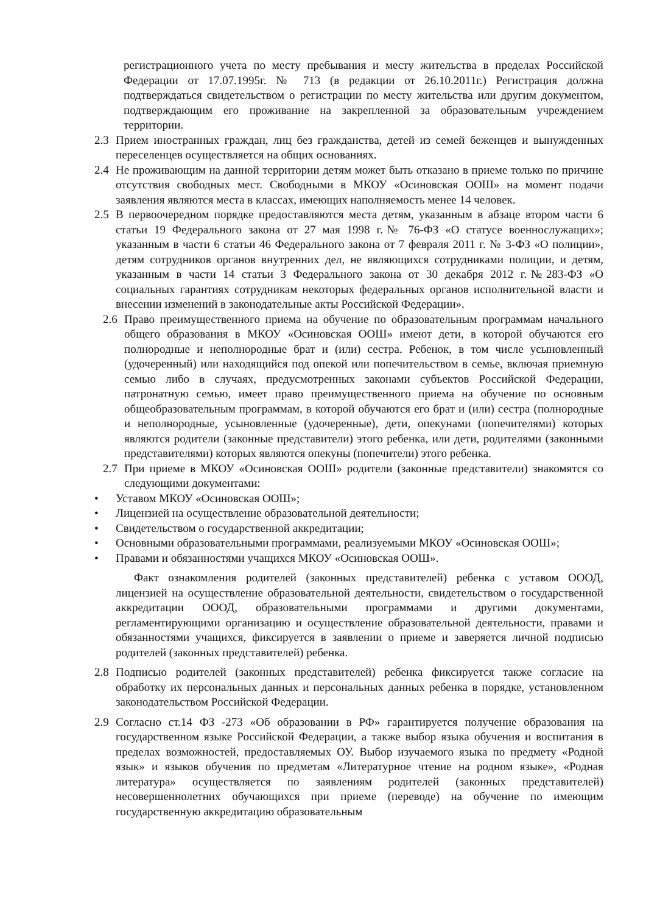регистрационного учета по месту пребывания и месту жительства в пределах Российской Федерации от 17.07.1995г. № 713 (в редакции от 26.10.2011г.) Регистрация должна подтверждаться свидетельством о регистрации по месту жительства или другим документом, подтверждающим его проживание на закрепленной за образовательным учреждением территории.
2.3 Прием иностранных граждан, лиц без гражданства, детей из семей беженцев и вынужденных переселенцев осуществляется на общих основаниях.
2.4 Не проживающим на данной территории детям может быть отказано в приеме только по причине отсутствия свободных мест. Свободными в МКОУ «Осиновская ООШ» на момент подачи заявления являются места в классах, имеющих наполняемость менее 14 человек.
2.5 В первоочередном порядке предоставляются места детям, указанным в абзаце втором части 6 статьи 19 Федерального закона от 27 мая 1998 г.№ 76-ФЗ «О статусе военнослужащих»; указанным в части 6 статьи 46 Федерального закона от 7 февраля 2011 г. № 3-ФЗ «О полиции», детям сотрудников органов внутренних дел, не являющихся сотрудниками полиции, и детям, указанным в части 14 статьи 3 Федерального закона от 30 декабря 2012 г.№283-ФЗ «О социальных гарантиях сотрудникам некоторых федеральных органов исполнительной власти и внесении изменений в законодательные акты Российской Федерации».
2.6 Право преимущественного приема на обучение по образовательным программам начального общего образования в МКОУ «Осиновская ООШ» имеют дети, в которой обучаются его полнородные и неполнородные брат и (или) сестра. Ребенок, в том числе усыновленный (удочеренный) или находящийся под опекой или попечительством в семье, включая приемную семью либо в случаях, предусмотренных законами субъектов Российской Федерации, патронатную семью, имеет право преимущественного приема на обучение по основным общеобразовательным программам, в которой обучаются его брат и (или) сестра (полнородные и неполнородные, усыновленные (удочеренные), дети, опекунами (попечителями) которых являются родители (законные представители) этого ребенка, или дети, родителями (законными представителями) которых являются опекуны (попечители) этого ребенка.
2.7 При приеме в МКОУ «Осиновская ООШ» родители (законные представители) знакомятся со следующими документами:
• Уставом МКОУ «Осиновская ООШ»;
• Лицензией на осуществление образовательной деятельности;
• Свидетельством о государственной аккредитации;
• Основными образовательными программами, реализуемыми МКОУ «Осиновская ООШ»;
• Правами и обязанностями учащихся МКОУ «Осиновская ООШ».
Факт ознакомления родителей (законных представителей) ребенка с уставом ОООД, лицензией на осуществление образовательной деятельности, свидетельством о государственной аккредитации ОООД, образовательными программами и другими документами, регламентирующими организацию и осуществление образовательной деятельности, правами и обязанностями учащихся, фиксируется в заявлении о приеме и заверяется личной подписью родителей (законных представителей) ребенка.
2.8 Подписью родителей (законных представителей) ребенка фиксируется также согласие на обработку их персональных данных и персональных данных ребенка в порядке, установленном законодательством Российской Федерации.
2.9 Согласно ст.14 ФЗ -273 «Об образовании в РФ» гарантируется получение образования на государственном языке Российской Федерации, а также выбор языка обучения и воспитания в пределах возможностей, предоставляемых ОУ. Выбор изучаемого языка по предмету «Родной язык» и языков обучения по предметам «Литературное чтение на родном языке», «Родная литература» осуществляется по заявлениям родителей (законных представителей) несовершеннолетних обучающихся при приеме (переводе) на обучение по имеющим государственную аккредитацию образовательным